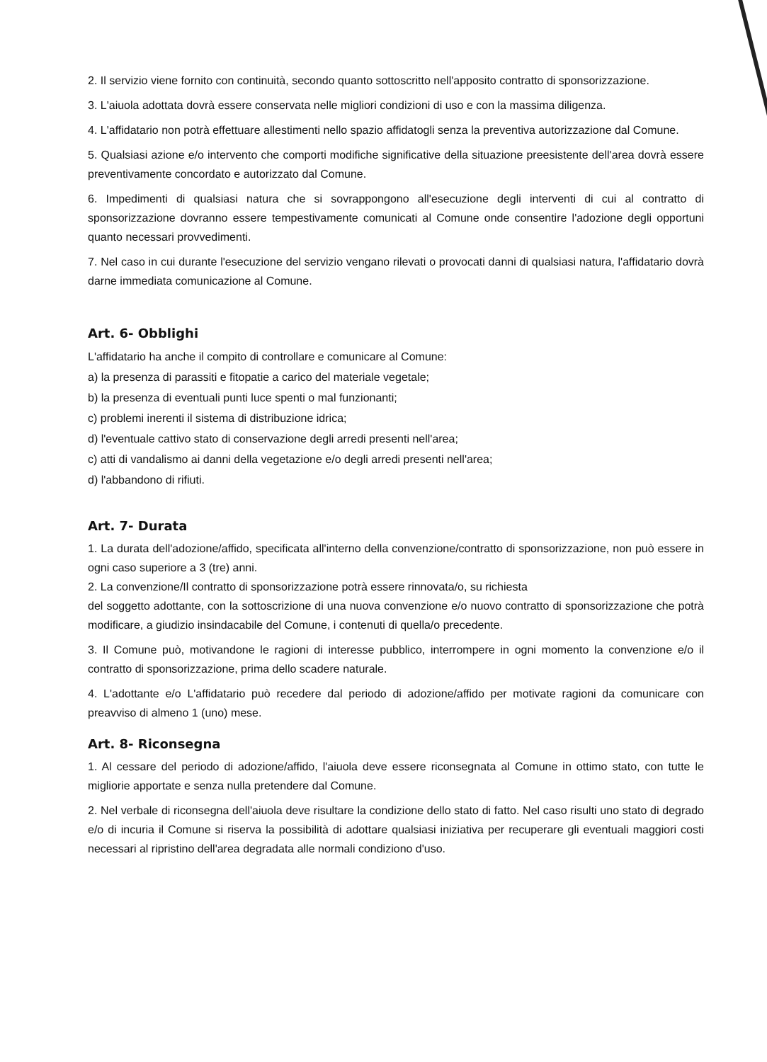2. Il servizio viene fornito con continuità, secondo quanto sottoscritto nell'apposito contratto di sponsorizzazione.
3. L'aiuola adottata dovrà essere conservata nelle migliori condizioni di uso e con la massima diligenza.
4. L'affidatario non potrà effettuare allestimenti nello spazio affidatogli senza la preventiva autorizzazione dal Comune.
5. Qualsiasi azione e/o intervento che comporti modifiche significative della situazione preesistente dell'area dovrà essere preventivamente concordato e autorizzato dal Comune.
6. Impedimenti di qualsiasi natura che si sovrappongono all'esecuzione degli interventi di cui al contratto di sponsorizzazione dovranno essere tempestivamente comunicati al Comune onde consentire l'adozione degli opportuni quanto necessari provvedimenti.
7. Nel caso in cui durante l'esecuzione del servizio vengano rilevati o provocati danni di qualsiasi natura, l'affidatario dovrà darne immediata comunicazione al Comune.
Art. 6- Obblighi
L'affidatario ha anche il compito di controllare e comunicare al Comune:
a) la presenza di parassiti e fitopatie a carico del materiale vegetale;
b) la presenza di eventuali punti luce spenti o mal funzionanti;
c) problemi inerenti il sistema di distribuzione idrica;
d) l'eventuale cattivo stato di conservazione degli arredi presenti nell'area;
c) atti di vandalismo ai danni della vegetazione e/o degli arredi presenti nell'area;
d) l'abbandono di rifiuti.
Art. 7- Durata
1. La durata dell'adozione/affido, specificata all'interno della convenzione/contratto di sponsorizzazione, non può essere in ogni caso superiore a 3 (tre) anni.
2. La convenzione/Il contratto di sponsorizzazione potrà essere rinnovata/o, su richiesta
del soggetto adottante, con la sottoscrizione di una nuova convenzione e/o nuovo contratto di sponsorizzazione che potrà modificare, a giudizio insindacabile del Comune, i contenuti di quella/o precedente.
3. Il Comune può, motivandone le ragioni di interesse pubblico, interrompere in ogni momento la convenzione e/o il contratto di sponsorizzazione, prima dello scadere naturale.
4. L'adottante e/o L'affidatario può recedere dal periodo di adozione/affido per motivate ragioni da comunicare con preavviso di almeno 1 (uno) mese.
Art. 8- Riconsegna
1. Al cessare del periodo di adozione/affido, l'aiuola deve essere riconsegnata al Comune in ottimo stato, con tutte le migliorie apportate e senza nulla pretendere dal Comune.
2. Nel verbale di riconsegna dell'aiuola deve risultare la condizione dello stato di fatto. Nel caso risulti uno stato di degrado e/o di incuria il Comune si riserva la possibilità di adottare qualsiasi iniziativa per recuperare gli eventuali maggiori costi necessari al ripristino dell'area degradata alle normali condiziono d'uso.